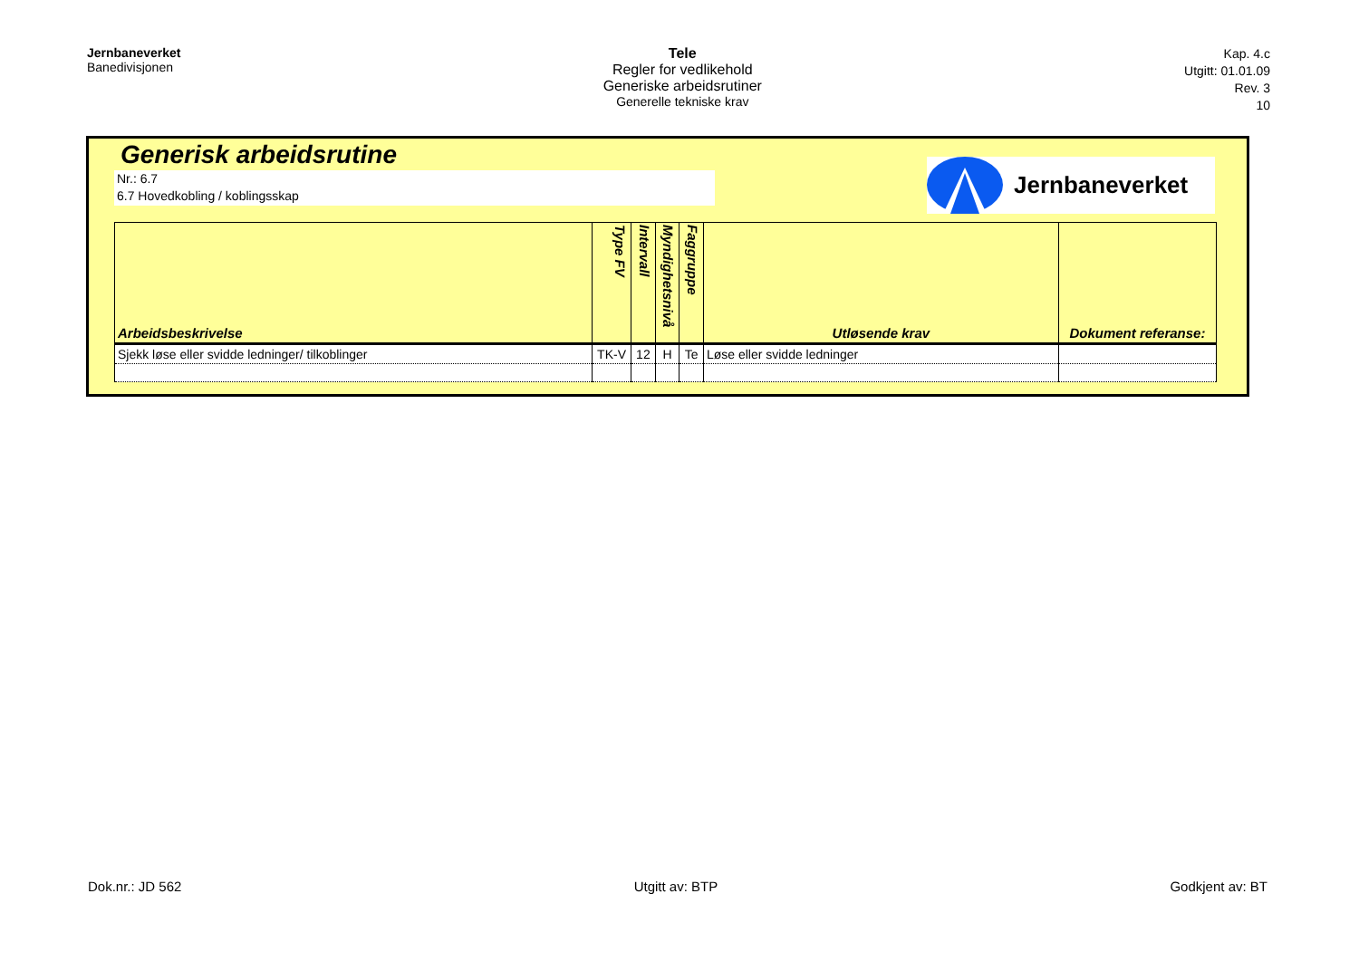Jernbaneverket
Banedivisjonen
Tele
Regler for vedlikehold
Generiske arbeidsrutiner
Generelle tekniske krav
Kap. 4.c
Utgitt: 01.01.09
Rev. 3
10
Generisk arbeidsrutine
Nr.: 6.7
6.7 Hovedkobling / koblingsskap
Jernbaneverket
| Arbeidsbeskrivelse | Type FV | Intervall | Myndighetsnivå | Faggruppe | Utløsende krav | Dokument referanse: |
| --- | --- | --- | --- | --- | --- | --- |
| Sjekk løse eller svidde ledninger/ tilkoblinger | TK-V | 12 | H | Te | Løse eller svidde ledninger | |
Dok.nr.: JD 562 Utgitt av: BTP Godkjent av: BT